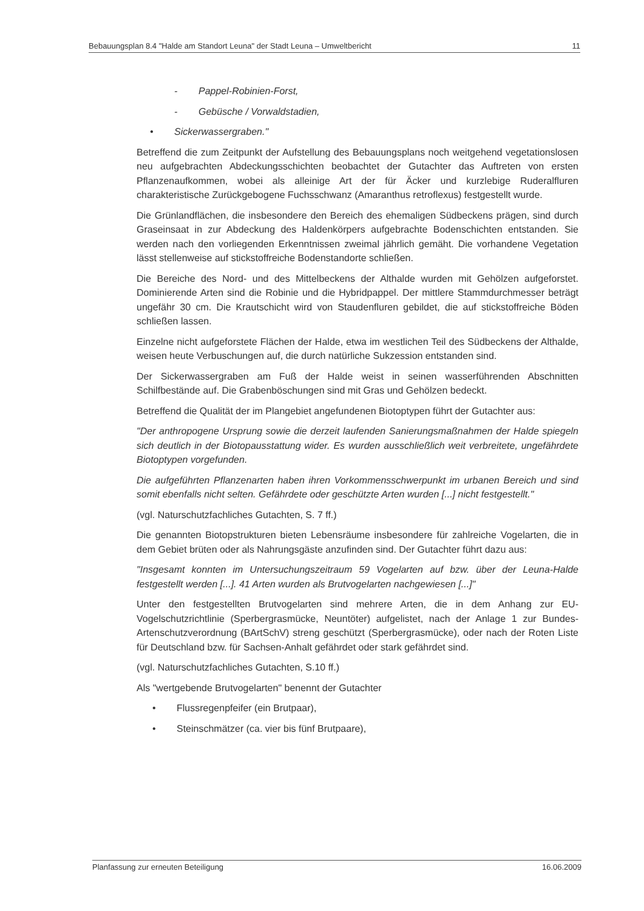Bebauungsplan 8.4 "Halde am Standort Leuna" der Stadt Leuna – Umweltbericht 11
- Pappel-Robinien-Forst,
- Gebüsche / Vorwaldstadien,
• Sickerwassergraben."
Betreffend die zum Zeitpunkt der Aufstellung des Bebauungsplans noch weitgehend vegetationslosen neu aufgebrachten Abdeckungsschichten beobachtet der Gutachter das Auftreten von ersten Pflanzenaufkommen, wobei als alleinige Art der für Äcker und kurzlebige Ruderalfluren charakteristische Zurückgebogene Fuchsschwanz (Amaranthus retroflexus) festgestellt wurde.
Die Grünlandflächen, die insbesondere den Bereich des ehemaligen Südbeckens prägen, sind durch Graseinsaat in zur Abdeckung des Haldenkörpers aufgebrachte Bodenschichten entstanden. Sie werden nach den vorliegenden Erkenntnissen zweimal jährlich gemäht. Die vorhandene Vegetation lässt stellenweise auf stickstoffreiche Bodenstandorte schließen.
Die Bereiche des Nord- und des Mittelbeckens der Althalde wurden mit Gehölzen aufgeforstet. Dominierende Arten sind die Robinie und die Hybridpappel. Der mittlere Stammdurchmesser beträgt ungefähr 30 cm. Die Krautschicht wird von Staudenfluren gebildet, die auf stickstoffreiche Böden schließen lassen.
Einzelne nicht aufgeforstete Flächen der Halde, etwa im westlichen Teil des Südbeckens der Althalde, weisen heute Verbuschungen auf, die durch natürliche Sukzession entstanden sind.
Der Sickerwassergraben am Fuß der Halde weist in seinen wasserführenden Abschnitten Schilfbestände auf. Die Grabenböschungen sind mit Gras und Gehölzen bedeckt.
Betreffend die Qualität der im Plangebiet angefundenen Biotoptypen führt der Gutachter aus:
"Der anthropogene Ursprung sowie die derzeit laufenden Sanierungsmaßnahmen der Halde spiegeln sich deutlich in der Biotopausstattung wider. Es wurden ausschließlich weit verbreitete, ungefährdete Biotoptypen vorgefunden.
Die aufgeführten Pflanzenarten haben ihren Vorkommensschwerpunkt im urbanen Bereich und sind somit ebenfalls nicht selten. Gefährdete oder geschützte Arten wurden [...] nicht festgestellt."
(vgl. Naturschutzfachliches Gutachten, S. 7 ff.)
Die genannten Biotopstrukturen bieten Lebensräume insbesondere für zahlreiche Vogelarten, die in dem Gebiet brüten oder als Nahrungsgäste anzufinden sind. Der Gutachter führt dazu aus:
"Insgesamt konnten im Untersuchungszeitraum 59 Vogelarten auf bzw. über der Leuna-Halde festgestellt werden [...]. 41 Arten wurden als Brutvogelarten nachgewiesen [...]"
Unter den festgestellten Brutvogelarten sind mehrere Arten, die in dem Anhang zur EU-Vogelschutzrichtlinie (Sperbergrasmücke, Neuntöter) aufgelistet, nach der Anlage 1 zur Bundes-Artenschutzverordnung (BArtSchV) streng geschützt (Sperbergrasmücke), oder nach der Roten Liste für Deutschland bzw. für Sachsen-Anhalt gefährdet oder stark gefährdet sind.
(vgl. Naturschutzfachliches Gutachten, S.10 ff.)
Als "wertgebende Brutvogelarten" benennt der Gutachter
• Flussregenpfeifer (ein Brutpaar),
• Steinschmätzer (ca. vier bis fünf Brutpaare),
Planfassung zur erneuten Beteiligung 16.06.2009